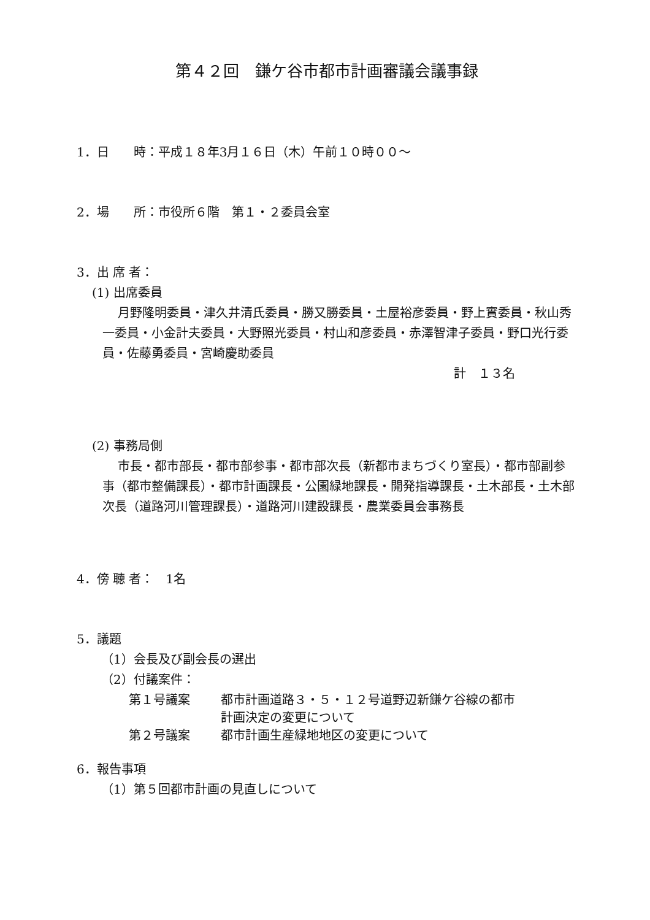第４２回　鎌ケ谷市都市計画審議会議事録
1．日　　時：平成１８年3月１６日（木）午前１０時００～
2．場　　所：市役所６階　第１・２委員会室
3．出 席 者：
(1) 出席委員
月野隆明委員・津久井清氏委員・勝又勝委員・土屋裕彦委員・野上實委員・秋山秀一委員・小金計夫委員・大野照光委員・村山和彦委員・赤澤智津子委員・野口光行委員・佐藤勇委員・宮崎慶助委員
計　１３名
(2) 事務局側
市長・都市部長・都市部参事・都市部次長（新都市まちづくり室長）・都市部副参事（都市整備課長）・都市計画課長・公園緑地課長・開発指導課長・土木部長・土木部次長（道路河川管理課長）・道路河川建設課長・農業委員会事務長
4．傍 聴 者：　1名
5．議題
（1）会長及び副会長の選出
（2）付議案件：
第１号議案 都市計画道路３・５・１２号道野辺新鎌ケ谷線の都市
計画決定の変更について
第２号議案 都市計画生産緑地地区の変更について
6．報告事項
（1）第５回都市計画の見直しについて